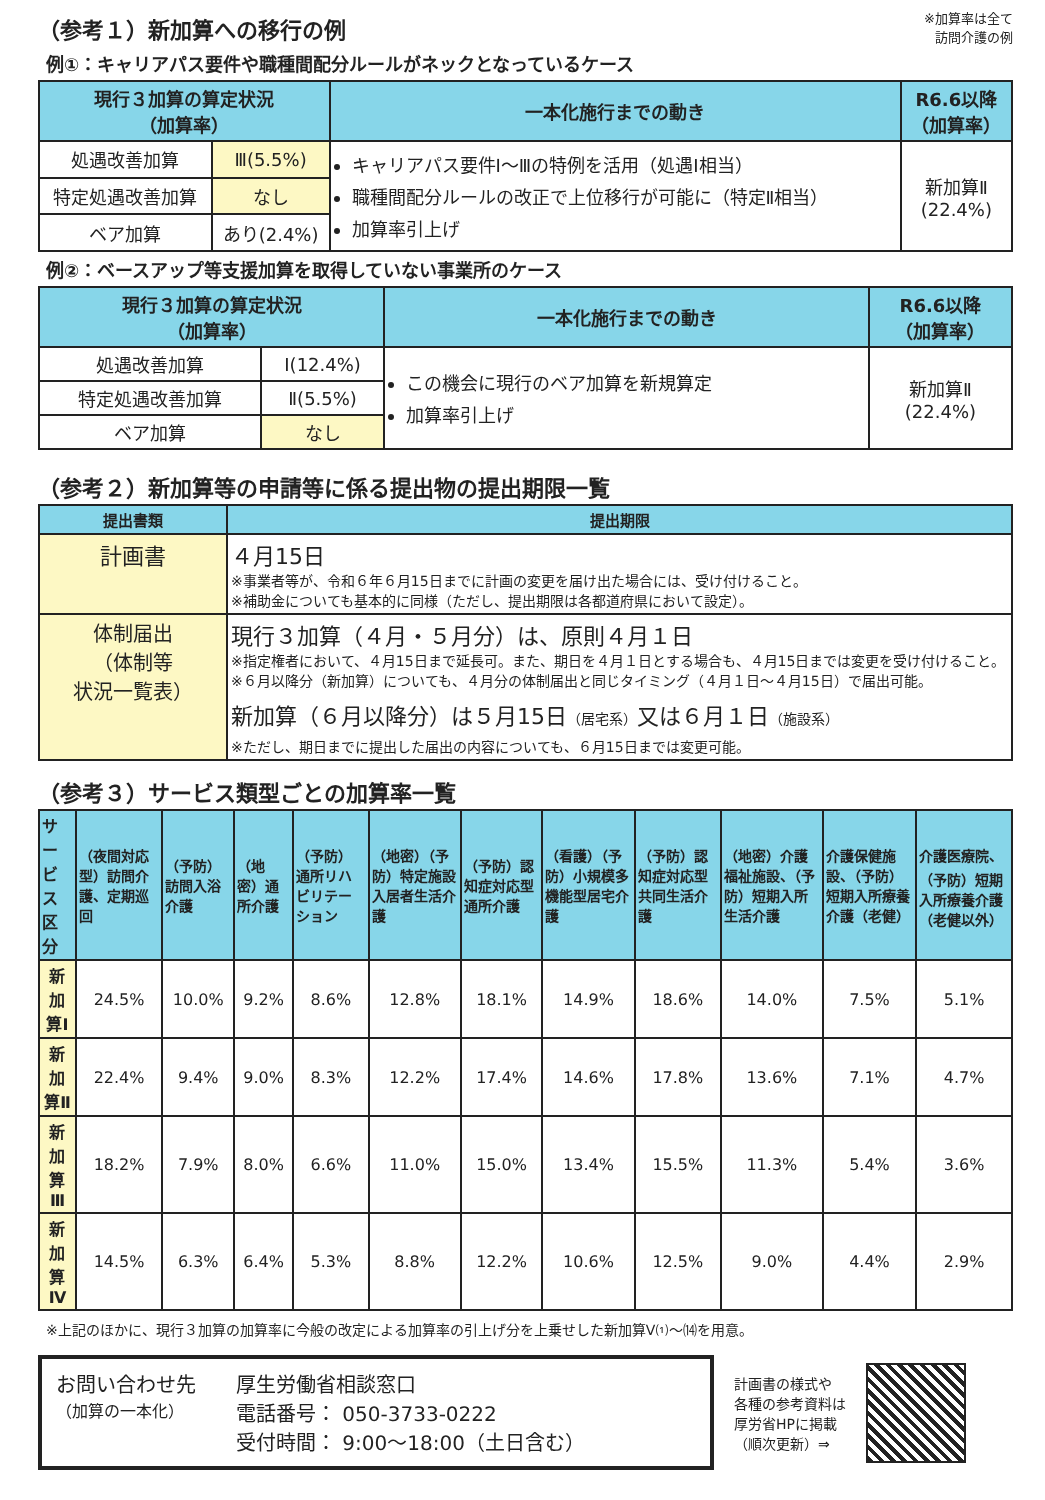（参考１）新加算への移行の例
※加算率は全て
訪問介護の例
例①：キャリアパス要件や職種間配分ルールがネックとなっているケース
| 現行３加算の算定状況 （加算率） | | 一本化施行までの動き | R6.6以降 （加算率） |
| --- | --- | --- | --- |
| 処遇改善加算 | Ⅲ(5.5%) | キャリアパス要件Ⅰ～Ⅲの特例を活用（処遇Ⅰ相当） 職種間配分ルールの改正で上位移行が可能に（特定Ⅱ相当） 加算率引上げ | 新加算Ⅱ (22.4%) |
| 特定処遇改善加算 | なし | | |
| ベア加算 | あり(2.4%) | | |
例②：ベースアップ等支援加算を取得していない事業所のケース
| 現行３加算の算定状況 （加算率） | | 一本化施行までの動き | R6.6以降 （加算率） |
| --- | --- | --- | --- |
| 処遇改善加算 | Ⅰ(12.4%) | この機会に現行のベア加算を新規算定 加算率引上げ | 新加算Ⅱ (22.4%) |
| 特定処遇改善加算 | Ⅱ(5.5%) | | |
| ベア加算 | なし | | |
（参考２）新加算等の申請等に係る提出物の提出期限一覧
| 提出書類 | 提出期限 |
| --- | --- |
| 計画書 | ４月15日 ※事業者等が、令和６年６月15日までに計画の変更を届け出た場合には、受け付けること。 ※補助金についても基本的に同様（ただし、提出期限は各都道府県において設定）。 |
| 体制届出 （体制等 状況一覧表） | 現行３加算（４月・５月分）は、原則４月１日 ※指定権者において、４月15日まで延長可。また、期日を４月１日とする場合も、４月15日までは変更を受け付けること。 ※６月以降分（新加算）についても、４月分の体制届出と同じタイミング（４月１日～４月15日）で届出可能。 新加算（６月以降分）は５月15日 （居宅系） 又は６月１日 （施設系） ※ただし、期日までに提出した届出の内容についても、６月15日までは変更可能。 |
（参考３）サービス類型ごとの加算率一覧
| サービス区分 | （夜間対応型）訪問介護、定期巡回 | （予防）訪問入浴介護 | （地密）通所介護 | （予防）通所リハビリテーション | （地密）（予防）特定施設入居者生活介護 | （予防）認知症対応型通所介護 | （看護）（予防）小規模多機能型居宅介護 | （予防）認知症対応型共同生活介護 | （地密）介護福祉施設、（予防）短期入所生活介護 | 介護保健施設、（予防）短期入所療養介護（老健） | 介護医療院、（予防）短期入所療養介護（老健以外） |
| --- | --- | --- | --- | --- | --- | --- | --- | --- | --- | --- | --- |
| 新加算Ⅰ | 24.5% | 10.0% | 9.2% | 8.6% | 12.8% | 18.1% | 14.9% | 18.6% | 14.0% | 7.5% | 5.1% |
| 新加算Ⅱ | 22.4% | 9.4% | 9.0% | 8.3% | 12.2% | 17.4% | 14.6% | 17.8% | 13.6% | 7.1% | 4.7% |
| 新加算Ⅲ | 18.2% | 7.9% | 8.0% | 6.6% | 11.0% | 15.0% | 13.4% | 15.5% | 11.3% | 5.4% | 3.6% |
| 新加算Ⅳ | 14.5% | 6.3% | 6.4% | 5.3% | 8.8% | 12.2% | 10.6% | 12.5% | 9.0% | 4.4% | 2.9% |
※上記のほかに、現行３加算の加算率に今般の改定による加算率の引上げ分を上乗せした新加算Ⅴ⑴～⒁を用意。
お問い合わせ先
（加算の一本化）
厚生労働省相談窓口
電話番号： 050-3733-0222
受付時間： 9:00～18:00（土日含む）
計画書の様式や
各種の参考資料は
厚労省HPに掲載
（順次更新）⇒